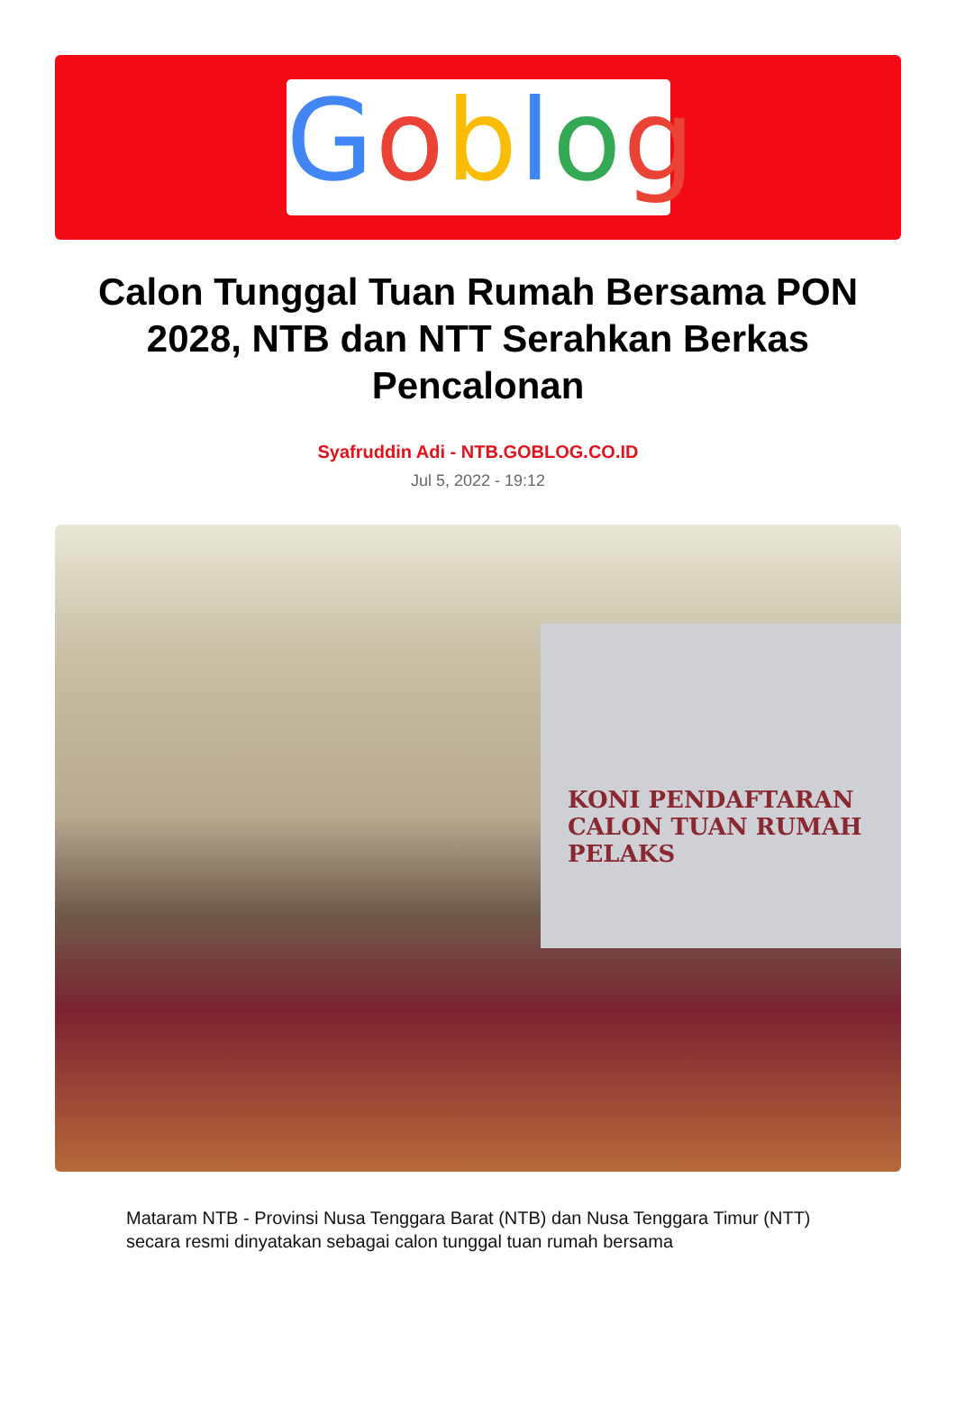Goblog
Calon Tunggal Tuan Rumah Bersama PON 2028, NTB dan NTT Serahkan Berkas Pencalonan
Syafruddin Adi - NTB.GOBLOG.CO.ID
Jul 5, 2022 - 19:12
KONI PENDAFTARAN CALON TUAN RUMAH PELAKS
Mataram NTB - Provinsi Nusa Tenggara Barat (NTB) dan Nusa Tenggara Timur (NTT) secara resmi dinyatakan sebagai calon tunggal tuan rumah bersama